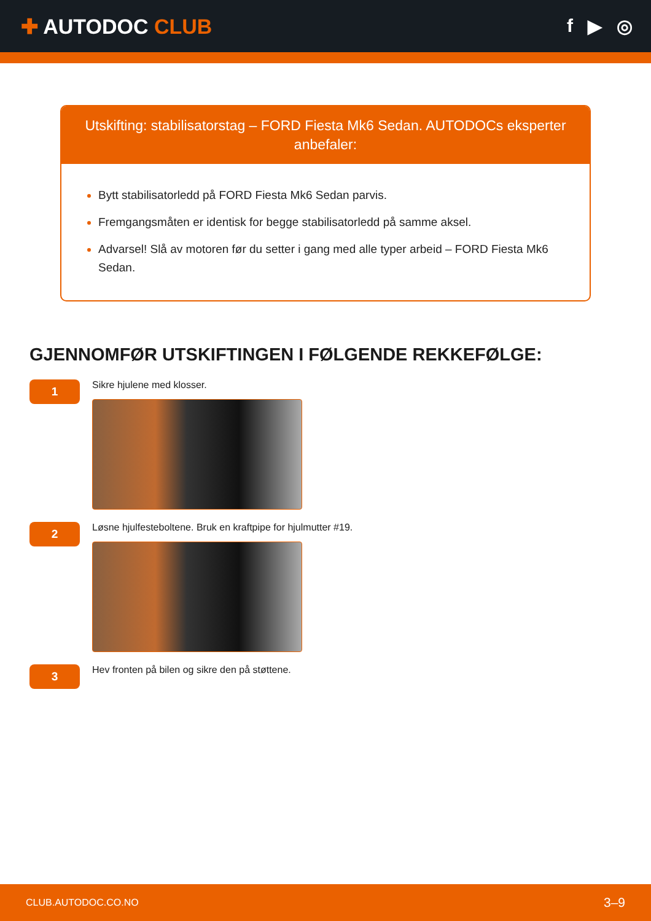✚ AUTODOC CLUB f ▶ ◎
Utskifting: stabilisatorstag – FORD Fiesta Mk6 Sedan. AUTODOCs eksperter anbefaler:
Bytt stabilisatorledd på FORD Fiesta Mk6 Sedan parvis.
Fremgangsmåten er identisk for begge stabilisatorledd på samme aksel.
Advarsel! Slå av motoren før du setter i gang med alle typer arbeid – FORD Fiesta Mk6 Sedan.
GJENNOMFØR UTSKIFTINGEN I FØLGENDE REKKEFØLGE:
1
Sikre hjulene med klosser.
2
Løsne hjulfesteboltene. Bruk en kraftpipe for hjulmutter #19.
3
Hev fronten på bilen og sikre den på støttene.
CLUB.AUTODOC.CO.NO 3–9